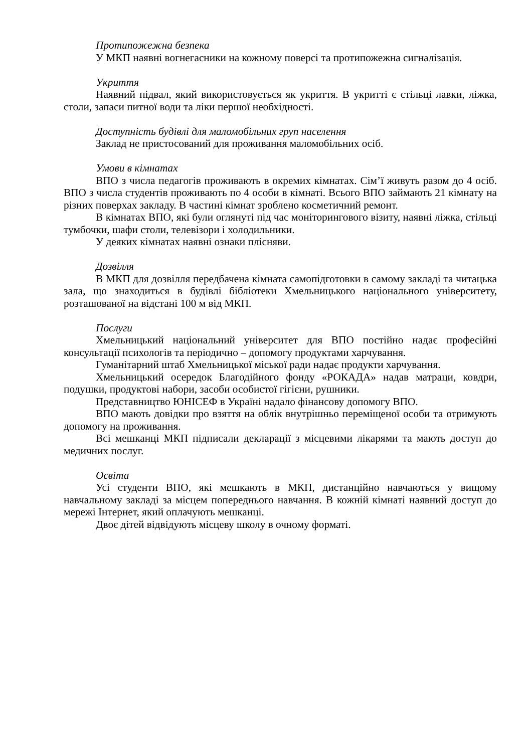Протипожежна безпека
У МКП наявні вогнегасники на кожному поверсі та протипожежна сигналізація.
Укриття
Наявний підвал, який використовується як укриття. В укритті є стільці лавки, ліжка, столи, запаси питної води та ліки першої необхідності.
Доступність будівлі для маломобільних груп населення
Заклад не пристосований для проживання маломобільних осіб.
Умови в кімнатах
ВПО з числа педагогів проживають в окремих кімнатах. Сім’ї живуть разом до 4 осіб. ВПО з числа студентів проживають по 4 особи в кімнаті. Всього ВПО займають 21 кімнату на різних поверхах закладу. В частині кімнат зроблено косметичний ремонт.
В кімнатах ВПО, які були оглянуті під час моніторингового візиту, наявні ліжка, стільці тумбочки, шафи столи, телевізори і холодильники.
У деяких кімнатах наявні ознаки плісняви.
Дозвілля
В МКП для дозвілля передбачена кімната самопідготовки в самому закладі та читацька зала, що знаходиться в будівлі бібліотеки Хмельницького національного університету, розташованої на відстані 100 м від МКП.
Послуги
Хмельницький національний університет для ВПО постійно надає професійні консультації психологів та періодично – допомогу продуктами харчування.
Гуманітарний штаб Хмельницької міської ради надає продукти харчування.
Хмельницький осередок Благодійного фонду «РОКАДА» надав матраци, ковдри, подушки, продуктові набори, засоби особистої гігієни, рушники.
Представництво ЮНІСЕФ в Україні надало фінансову допомогу ВПО.
ВПО мають довідки про взяття на облік внутрішньо переміщеної особи та отримують допомогу на проживання.
Всі мешканці МКП підписали декларації з місцевими лікарями та мають доступ до медичних послуг.
Освіта
Усі студенти ВПО, які мешкають в МКП, дистанційно навчаються у вищому навчальному закладі за місцем попереднього навчання. В кожній кімнаті наявний доступ до мережі Інтернет, який оплачують мешканці.
Двоє дітей відвідують місцеву школу в очному форматі.